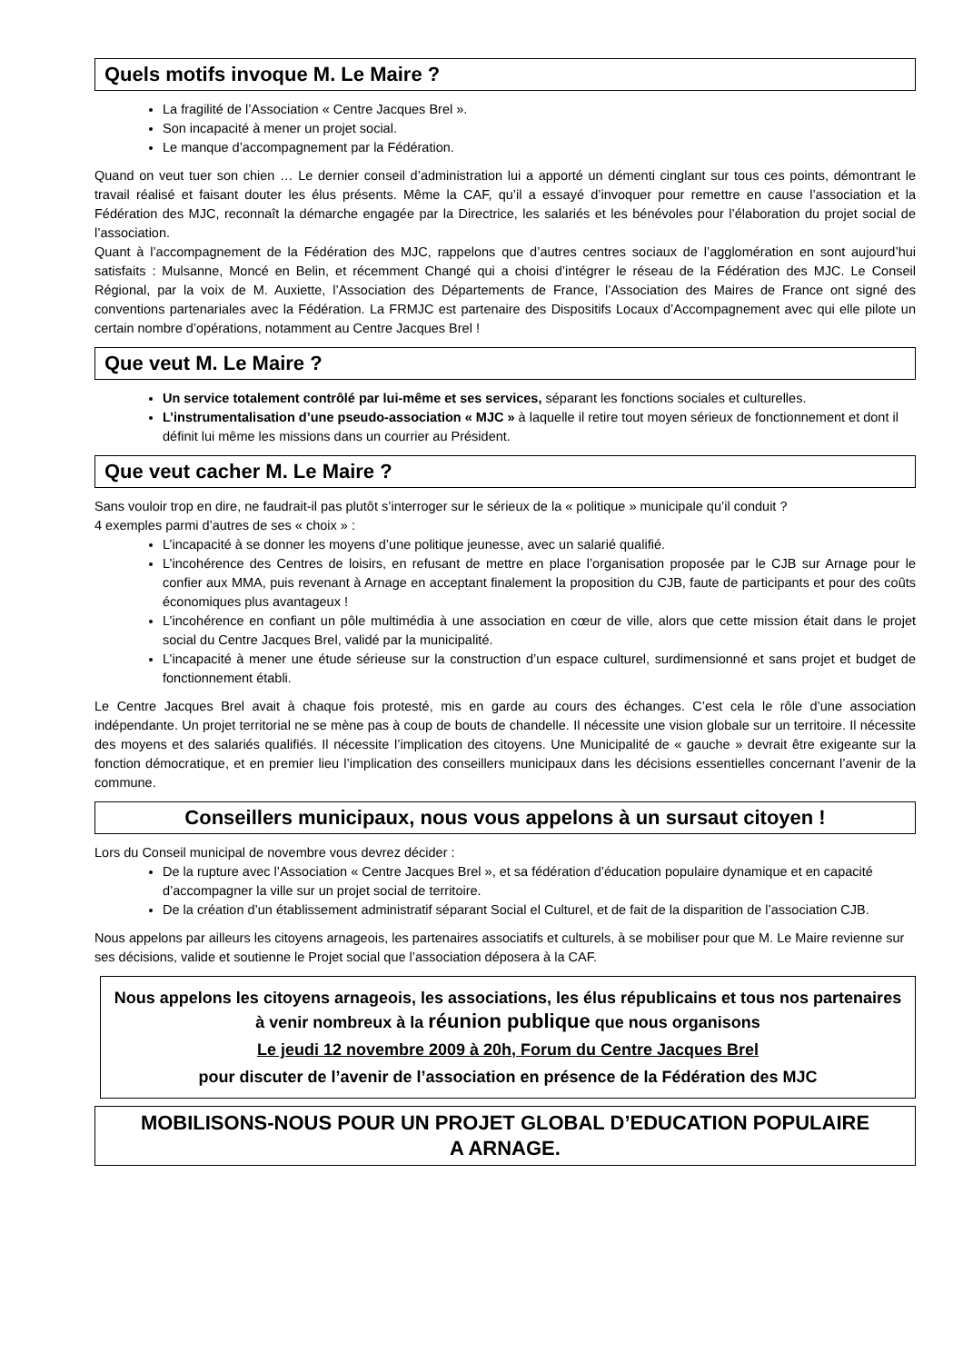Quels motifs invoque M. Le Maire ?
La fragilité de l’Association « Centre Jacques Brel ».
Son incapacité à mener un projet social.
Le manque d’accompagnement par la Fédération.
Quand on veut tuer son chien … Le dernier conseil d’administration lui a apporté un démenti cinglant sur tous ces points, démontrant le travail réalisé et faisant douter les élus présents. Même la CAF, qu’il a essayé d’invoquer pour remettre en cause l’association et la Fédération des MJC, reconnaît la démarche engagée par la Directrice, les salariés et les bénévoles pour l’élaboration du projet social de l’association.
Quant à l’accompagnement de la Fédération des MJC, rappelons que d’autres centres sociaux de l’agglomération en sont aujourd’hui satisfaits : Mulsanne, Moncé en Belin, et récemment Changé qui a choisi d’intégrer le réseau de la Fédération des MJC. Le Conseil Régional, par la voix de M. Auxiette, l’Association des Départements de France, l’Association des Maires de France ont signé des conventions partenariales avec la Fédération. La FRMJC est partenaire des Dispositifs Locaux d’Accompagnement avec qui elle pilote un certain nombre d’opérations, notamment au Centre Jacques Brel !
Que veut M. Le Maire ?
Un service totalement contrôlé par lui-même et ses services, séparant les fonctions sociales et culturelles.
L’instrumentalisation d’une pseudo-association « MJC » à laquelle il retire tout moyen sérieux de fonctionnement et dont il définit lui même les missions dans un courrier au Président.
Que veut cacher M. Le Maire ?
Sans vouloir trop en dire, ne faudrait-il pas plutôt s’interroger sur le sérieux de la « politique » municipale qu’il conduit ?
4 exemples parmi d’autres de ses « choix » :
L’incapacité à se donner les moyens d’une politique jeunesse, avec un salarié qualifié.
L’incohérence des Centres de loisirs, en refusant de mettre en place l’organisation proposée par le CJB sur Arnage pour le confier aux MMA, puis revenant à Arnage en acceptant finalement la proposition du CJB, faute de participants et pour des coûts économiques plus avantageux !
L’incohérence en confiant un pôle multimédia à une association en cœur de ville, alors que cette mission était dans le projet social du Centre Jacques Brel, validé par la municipalité.
L’incapacité à mener une étude sérieuse sur la construction d’un espace culturel, surdimensionné et sans projet et budget de fonctionnement établi.
Le Centre Jacques Brel avait à chaque fois protesté, mis en garde au cours des échanges. C’est cela le rôle d’une association indépendante. Un projet territorial ne se mène pas à coup de bouts de chandelle. Il nécessite une vision globale sur un territoire. Il nécessite des moyens et des salariés qualifiés. Il nécessite l’implication des citoyens. Une Municipalité de « gauche » devrait être exigeante sur la fonction démocratique, et en premier lieu l’implication des conseillers municipaux dans les décisions essentielles concernant l’avenir de la commune.
Conseillers municipaux, nous vous appelons à un sursaut citoyen !
Lors du Conseil municipal de novembre vous devrez décider :
De la rupture avec l’Association « Centre Jacques Brel », et sa fédération d’éducation populaire dynamique et en capacité d’accompagner la ville sur un projet social de territoire.
De la création d’un établissement administratif séparant Social el Culturel, et de fait de la disparition de l’association CJB.
Nous appelons par ailleurs les citoyens arnageois, les partenaires associatifs et culturels, à se mobiliser pour que M. Le Maire revienne sur ses décisions, valide et soutienne le Projet social que l’association déposera à la CAF.
Nous appelons les citoyens arnageois, les associations, les élus républicains et tous nos partenaires à venir nombreux à la réunion publique que nous organisons
Le jeudi 12 novembre 2009 à 20h, Forum du Centre Jacques Brel
pour discuter de l’avenir de l’association en présence de la Fédération des MJC
MOBILISONS-NOUS POUR UN PROJET GLOBAL D’EDUCATION POPULAIRE
A ARNAGE.